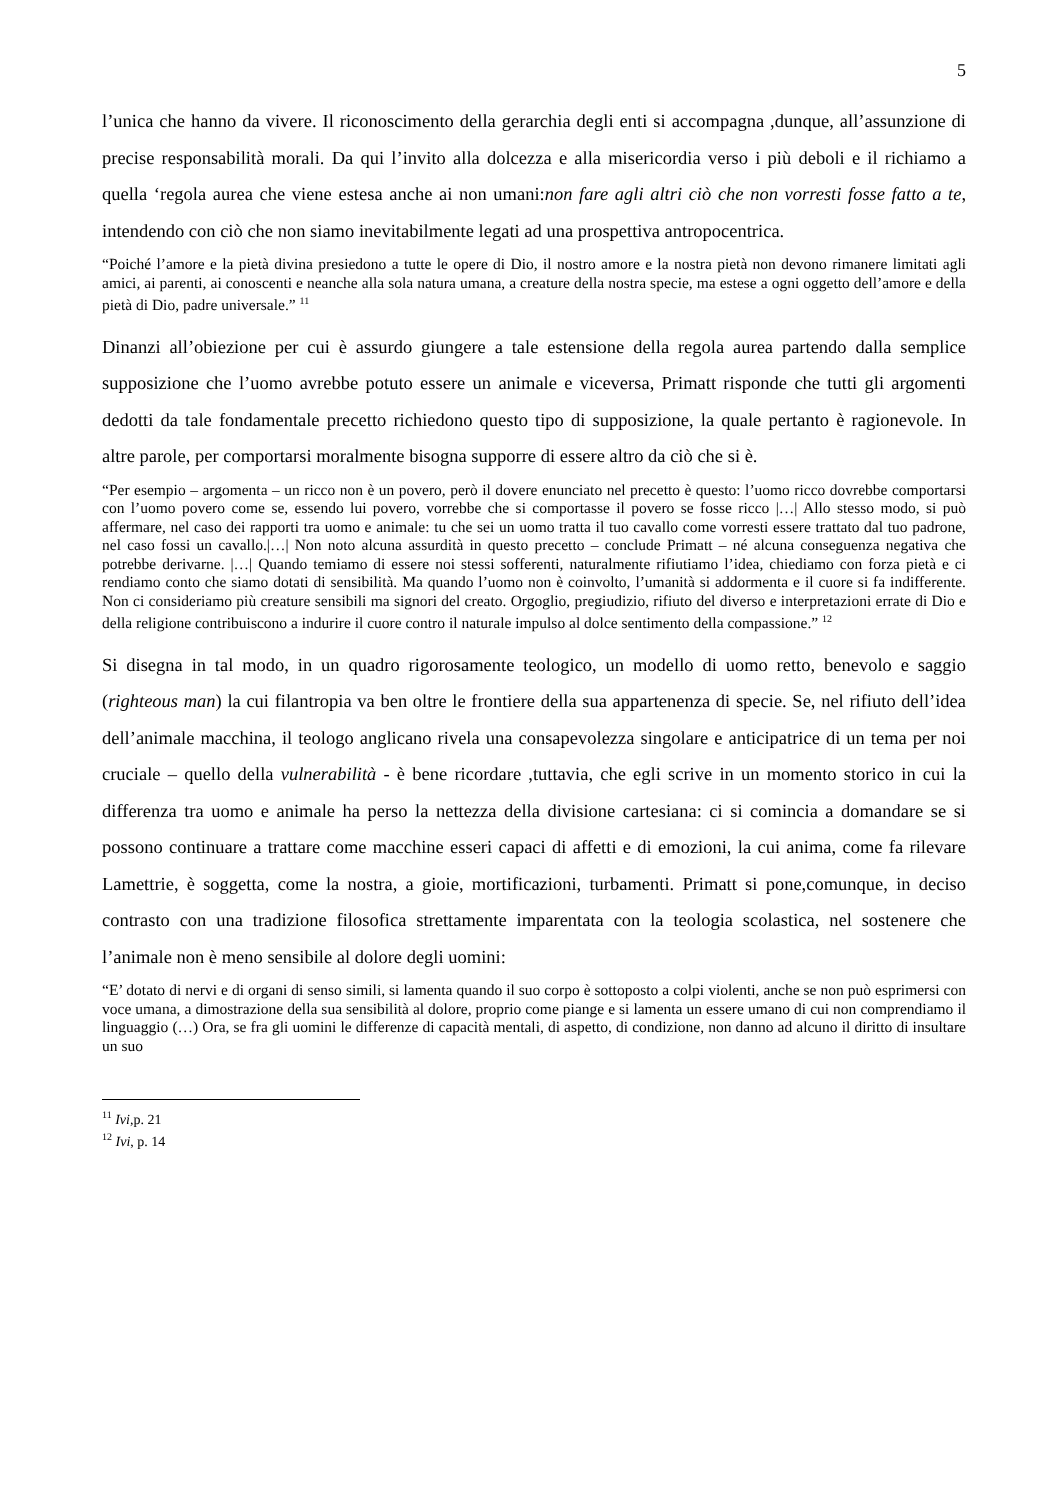5
l’unica che hanno da vivere. Il riconoscimento della gerarchia degli enti si accompagna ,dunque, all’assunzione di precise responsabilità morali. Da qui l’invito alla dolcezza e alla misericordia verso i più deboli e il richiamo a quella ‘regola aurea che viene estesa anche ai non umani:non fare agli altri ciò che non vorresti fosse fatto a te, intendendo con ciò che non siamo inevitabilmente legati ad una prospettiva antropocentrica.
“Poiché l’amore e la pietà divina presiedono a tutte le opere di Dio, il nostro amore e la nostra pietà non devono rimanere limitati agli amici, ai parenti, ai conoscenti e neanche alla sola natura umana, a creature della nostra specie, ma estese a ogni oggetto dell’amore e della pietà di Dio, padre universale.” <sup>11</sup>
Dinanzi all’obiezione per cui è assurdo giungere a tale estensione della regola aurea partendo dalla semplice supposizione che l’uomo avrebbe potuto essere un animale e viceversa, Primatt risponde che tutti gli argomenti dedotti da tale fondamentale precetto richiedono questo tipo di supposizione, la quale pertanto è ragionevole. In altre parole, per comportarsi moralmente bisogna supporre di essere altro da ciò che si è.
“Per esempio – argomenta – un ricco non è un povero, però il dovere enunciato nel precetto è questo: l’uomo ricco dovrebbe comportarsi con l’uomo povero come se, essendo lui povero, vorrebbe che si comportasse il povero se fosse ricco |…| Allo stesso modo, si può affermare, nel caso dei rapporti tra uomo e animale: tu che sei un uomo tratta il tuo cavallo come vorresti essere trattato dal tuo padrone, nel caso fossi un cavallo.|…| Non noto alcuna assurdità in questo precetto – conclude Primatt – né alcuna conseguenza negativa che potrebbe derivarne. |…| Quando temiamo di essere noi stessi sofferenti, naturalmente rifiutiamo l’idea, chiediamo con forza pietà e ci rendiamo conto che siamo dotati di sensibilità. Ma quando l’uomo non è coinvolto, l’umanità si addormenta e il cuore si fa indifferente. Non ci consideriamo più creature sensibili ma signori del creato. Orgoglio, pregiudizio, rifiuto del diverso e interpretazioni errate di Dio e della religione contribuiscono a indurire il cuore contro il naturale impulso al dolce sentimento della compassione.” <sup>12</sup>
Si disegna in tal modo, in un quadro rigorosamente teologico, un modello di uomo retto, benevolo e saggio (righteous man) la cui filantropia va ben oltre le frontiere della sua appartenenza di specie. Se, nel rifiuto dell’idea dell’animale macchina, il teologo anglicano rivela una consapevolezza singolare e anticipatrice di un tema per noi cruciale – quello della vulnerabilità - è bene ricordare ,tuttavia, che egli scrive in un momento storico in cui la differenza tra uomo e animale ha perso la nettezza della divisione cartesiana: ci si comincia a domandare se si possono continuare a trattare come macchine esseri capaci di affetti e di emozioni, la cui anima, come fa rilevare Lamettrie, è soggetta, come la nostra, a gioie, mortificazioni, turbamenti. Primatt si pone,comunque, in deciso contrasto con una tradizione filosofica strettamente imparentata con la teologia scolastica, nel sostenere che l’animale non è meno sensibile al dolore degli uomini:
“E’ dotato di nervi e di organi di senso simili, si lamenta quando il suo corpo è sottoposto a colpi violenti, anche se non può esprimersi con voce umana, a dimostrazione della sua sensibilità al dolore, proprio come piange e si lamenta un essere umano di cui non comprendiamo il linguaggio (…) Ora, se fra gli uomini le differenze di capacità mentali, di aspetto, di condizione, non danno ad alcuno il diritto di insultare un suo
<sup>11</sup> Ivi, p. 21
<sup>12</sup> Ivi, p. 14